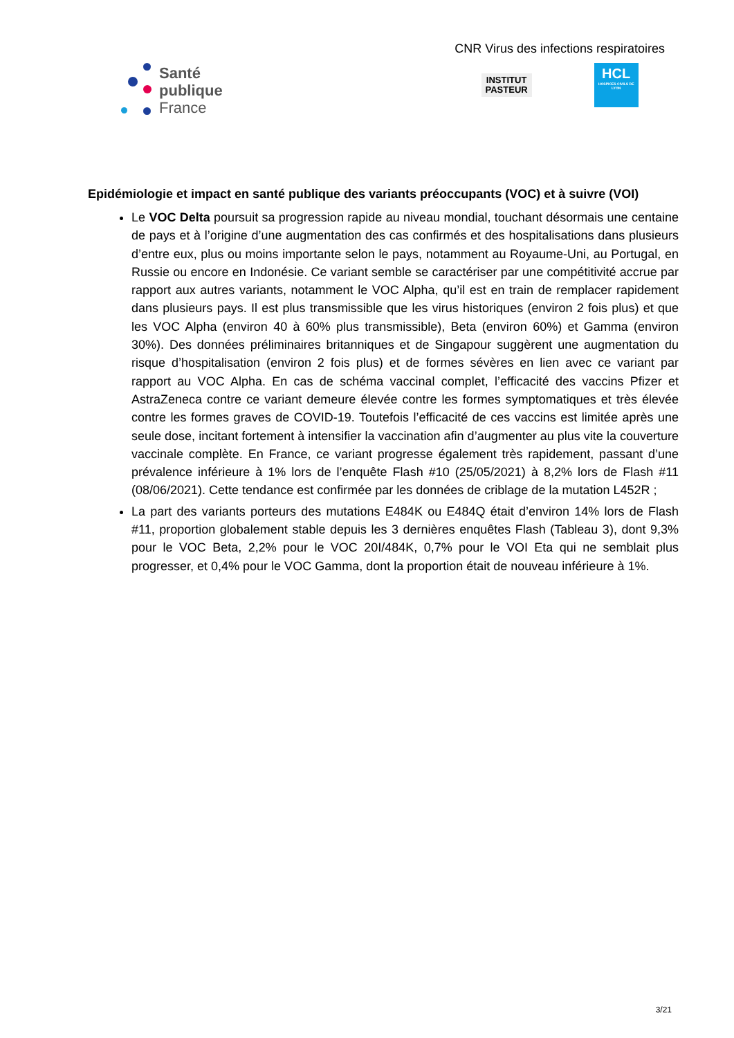Santé
publique
France
CNR Virus des infections respiratoires
INSTITUT
PASTEUR
HCL
HOSPICES CIVILS DE LYON
Epidémiologie et impact en santé publique des variants préoccupants (VOC) et à suivre (VOI)
Le VOC Delta poursuit sa progression rapide au niveau mondial, touchant désormais une centaine de pays et à l’origine d’une augmentation des cas confirmés et des hospitalisations dans plusieurs d’entre eux, plus ou moins importante selon le pays, notamment au Royaume-Uni, au Portugal, en Russie ou encore en Indonésie. Ce variant semble se caractériser par une compétitivité accrue par rapport aux autres variants, notamment le VOC Alpha, qu’il est en train de remplacer rapidement dans plusieurs pays. Il est plus transmissible que les virus historiques (environ 2 fois plus) et que les VOC Alpha (environ 40 à 60% plus transmissible), Beta (environ 60%) et Gamma (environ 30%). Des données préliminaires britanniques et de Singapour suggèrent une augmentation du risque d’hospitalisation (environ 2 fois plus) et de formes sévères en lien avec ce variant par rapport au VOC Alpha. En cas de schéma vaccinal complet, l’efficacité des vaccins Pfizer et AstraZeneca contre ce variant demeure élevée contre les formes symptomatiques et très élevée contre les formes graves de COVID-19. Toutefois l’efficacité de ces vaccins est limitée après une seule dose, incitant fortement à intensifier la vaccination afin d’augmenter au plus vite la couverture vaccinale complète. En France, ce variant progresse également très rapidement, passant d’une prévalence inférieure à 1% lors de l’enquête Flash #10 (25/05/2021) à 8,2% lors de Flash #11 (08/06/2021). Cette tendance est confirmée par les données de criblage de la mutation L452R ;
La part des variants porteurs des mutations E484K ou E484Q était d’environ 14% lors de Flash #11, proportion globalement stable depuis les 3 dernières enquêtes Flash (Tableau 3), dont 9,3% pour le VOC Beta, 2,2% pour le VOC 20I/484K, 0,7% pour le VOI Eta qui ne semblait plus progresser, et 0,4% pour le VOC Gamma, dont la proportion était de nouveau inférieure à 1%.
3/21